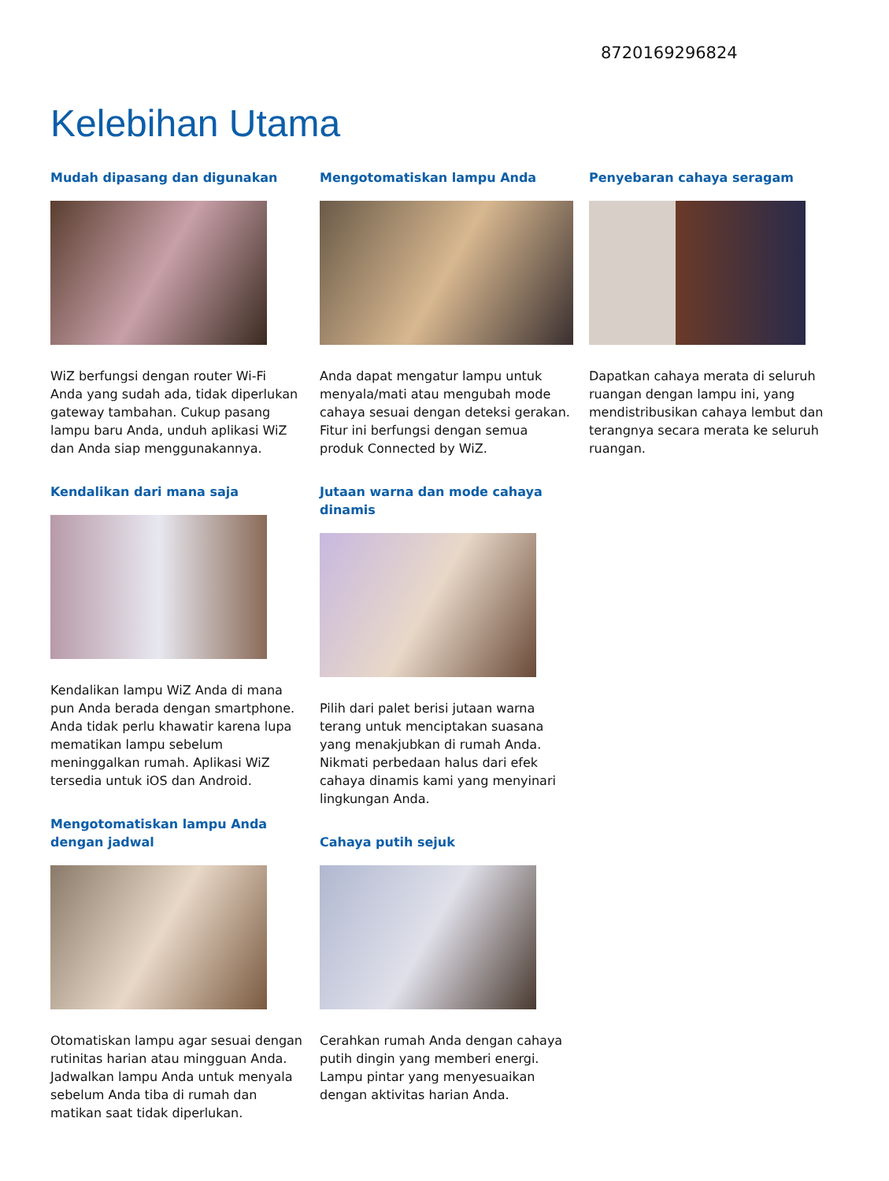8720169296824
Kelebihan Utama
Mudah dipasang dan digunakan
WiZ berfungsi dengan router Wi-Fi Anda yang sudah ada, tidak diperlukan gateway tambahan. Cukup pasang lampu baru Anda, unduh aplikasi WiZ dan Anda siap menggunakannya.
Kendalikan dari mana saja
Kendalikan lampu WiZ Anda di mana pun Anda berada dengan smartphone. Anda tidak perlu khawatir karena lupa mematikan lampu sebelum meninggalkan rumah. Aplikasi WiZ tersedia untuk iOS dan Android.
Mengotomatiskan lampu Anda dengan jadwal
Otomatiskan lampu agar sesuai dengan rutinitas harian atau mingguan Anda. Jadwalkan lampu Anda untuk menyala sebelum Anda tiba di rumah dan matikan saat tidak diperlukan.
Mengotomatiskan lampu Anda
Anda dapat mengatur lampu untuk menyala/mati atau mengubah mode cahaya sesuai dengan deteksi gerakan. Fitur ini berfungsi dengan semua produk Connected by WiZ.
Jutaan warna dan mode cahaya dinamis
Pilih dari palet berisi jutaan warna terang untuk menciptakan suasana yang menakjubkan di rumah Anda. Nikmati perbedaan halus dari efek cahaya dinamis kami yang menyinari lingkungan Anda.
Cahaya putih sejuk
Cerahkan rumah Anda dengan cahaya putih dingin yang memberi energi. Lampu pintar yang menyesuaikan dengan aktivitas harian Anda.
Penyebaran cahaya seragam
Dapatkan cahaya merata di seluruh ruangan dengan lampu ini, yang mendistribusikan cahaya lembut dan terangnya secara merata ke seluruh ruangan.